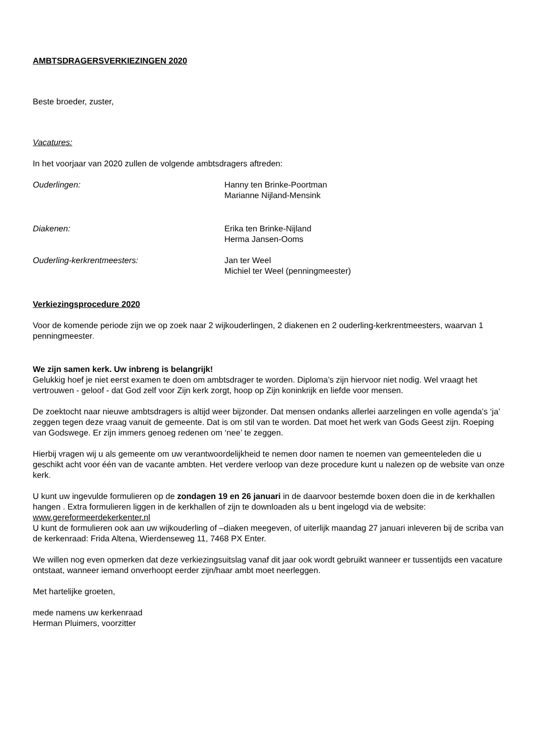AMBTSDRAGERSVERKIEZINGEN 2020
Beste broeder, zuster,
Vacatures:
In het voorjaar van 2020 zullen de volgende ambtsdragers aftreden:
Ouderlingen: Hanny ten Brinke-Poortman
Marianne Nijland-Mensink
Diakenen: Erika ten Brinke-Nijland
Herma Jansen-Ooms
Ouderling-kerkrentmeesters: Jan ter Weel
Michiel ter Weel (penningmeester)
Verkiezingsprocedure 2020
Voor de komende periode zijn we op zoek naar 2 wijkouderlingen, 2 diakenen en 2 ouderling-kerkrentmeesters, waarvan 1 penningmeester.
We zijn samen kerk. Uw inbreng is belangrijk!
Gelukkig hoef je niet eerst examen te doen om ambtsdrager te worden. Diploma’s zijn hiervoor niet nodig. Wel vraagt het vertrouwen - geloof - dat God zelf voor Zijn kerk zorgt, hoop op Zijn koninkrijk en liefde voor mensen.
De zoektocht naar nieuwe ambtsdragers is altijd weer bijzonder. Dat mensen ondanks allerlei aarzelingen en volle agenda’s ‘ja’ zeggen tegen deze vraag vanuit de gemeente. Dat is om stil van te worden. Dat moet het werk van Gods Geest zijn. Roeping van Godswege. Er zijn immers genoeg redenen om ‘nee’ te zeggen.
Hierbij vragen wij u als gemeente om uw verantwoordelijkheid te nemen door namen te noemen van gemeenteleden die u geschikt acht voor één van de vacante ambten. Het verdere verloop van deze procedure kunt u nalezen op de website van onze kerk.
U kunt uw ingevulde formulieren op de zondagen 19 en 26 januari in de daarvoor bestemde boxen doen die in de kerkhallen hangen . Extra formulieren liggen in de kerkhallen of zijn te downloaden als u bent ingelogd via de website: www.gereformeerdekerkenter.nl
U kunt de formulieren ook aan uw wijkouderling of –diaken meegeven, of uiterlijk maandag 27 januari inleveren bij de scriba van de kerkenraad: Frida Altena, Wierdenseweg 11, 7468 PX Enter.
We willen nog even opmerken dat deze verkiezingsuitslag vanaf dit jaar ook wordt gebruikt wanneer er tussentijds een vacature ontstaat, wanneer iemand onverhoopt eerder zijn/haar ambt moet neerleggen.
Met hartelijke groeten,
mede namens uw kerkenraad
Herman Pluimers, voorzitter